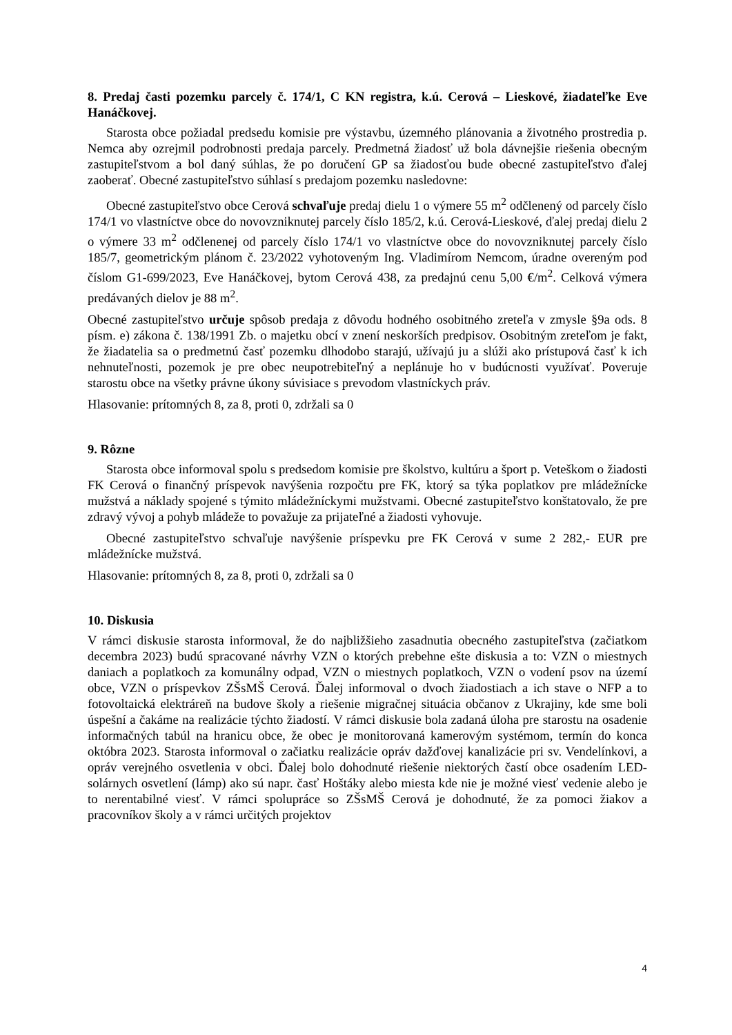8. Predaj časti pozemku parcely č. 174/1, C KN registra, k.ú. Cerová – Lieskové, žiadateľke Eve Hanáčkovej.
Starosta obce požiadal predsedu komisie pre výstavbu, územného plánovania a životného prostredia p. Nemca aby ozrejmil podrobnosti predaja parcely. Predmetná žiadosť už bola dávnejšie riešenia obecným zastupiteľstvom a bol daný súhlas, že po doručení GP sa žiadosťou bude obecné zastupiteľstvo ďalej zaoberať. Obecné zastupiteľstvo súhlasí s predajom pozemku nasledovne:
Obecné zastupiteľstvo obce Cerová schvaľuje predaj dielu 1 o výmere 55 m<sup>2</sup> odčlenený od parcely číslo 174/1 vo vlastníctve obce do novovzniknutej parcely číslo 185/2, k.ú. Cerová-Lieskové, ďalej predaj dielu 2 o výmere 33 m<sup>2</sup> odčlenenej od parcely číslo 174/1 vo vlastníctve obce do novovzniknutej parcely číslo 185/7, geometrickým plánom č. 23/2022 vyhotoveným Ing. Vladimírom Nemcom, úradne overeným pod číslom G1-699/2023, Eve Hanáčkovej, bytom Cerová 438, za predajnú cenu 5,00 €/m<sup>2</sup>. Celková výmera predávaných dielov je 88 m<sup>2</sup>.
Obecné zastupiteľstvo určuje spôsob predaja z dôvodu hodného osobitného zreteľa v zmysle §9a ods. 8 písm. e) zákona č. 138/1991 Zb. o majetku obcí v znení neskorších predpisov. Osobitným zreteľom je fakt, že žiadatelia sa o predmetnú časť pozemku dlhodobo starajú, užívajú ju a slúži ako prístupová časť k ich nehnuteľnosti, pozemok je pre obec neupotrebiteľný a neplánuje ho v budúcnosti využívať. Poveruje starostu obce na všetky právne úkony súvisiace s prevodom vlastníckych práv.
Hlasovanie: prítomných 8, za 8, proti 0, zdržali sa 0
9. Rôzne
Starosta obce informoval spolu s predsedom komisie pre školstvo, kultúru a šport p. Veteškom o žiadosti FK Cerová o finančný príspevok navýšenia rozpočtu pre FK, ktorý sa týka poplatkov pre mládežnícke mužstvá a náklady spojené s týmito mládežníckymi mužstvami. Obecné zastupiteľstvo konštatovalo, že pre zdravý vývoj a pohyb mládeže to považuje za prijateľné a žiadosti vyhovuje.
Obecné zastupiteľstvo schvaľuje navýšenie príspevku pre FK Cerová v sume 2 282,- EUR pre mládežnícke mužstvá.
Hlasovanie: prítomných 8, za 8, proti 0, zdržali sa 0
10. Diskusia
V rámci diskusie starosta informoval, že do najbližšieho zasadnutia obecného zastupiteľstva (začiatkom decembra 2023) budú spracované návrhy VZN o ktorých prebehne ešte diskusia a to: VZN o miestnych daniach a poplatkoch za komunálny odpad, VZN o miestnych poplatkoch, VZN o vodení psov na území obce, VZN o príspevkov ZŠsMŠ Cerová. Ďalej informoval o dvoch žiadostiach a ich stave o NFP a to fotovoltaická elektráreň na budove školy a riešenie migračnej situácia občanov z Ukrajiny, kde sme boli úspešní a čakáme na realizácie týchto žiadostí. V rámci diskusie bola zadaná úloha pre starostu na osadenie informačných tabúl na hranicu obce, že obec je monitorovaná kamerovým systémom, termín do konca októbra 2023. Starosta informoval o začiatku realizácie opráv dažďovej kanalizácie pri sv. Vendelínkovi, a opráv verejného osvetlenia v obci. Ďalej bolo dohodnuté riešenie niektorých častí obce osadením LED-solárnych osvetlení (lámp) ako sú napr. časť Hoštáky alebo miesta kde nie je možné viesť vedenie alebo je to nerentabilné viesť. V rámci spolupráce so ZŠsMŠ Cerová je dohodnuté, že za pomoci žiakov a pracovníkov školy a v rámci určitých projektov
4